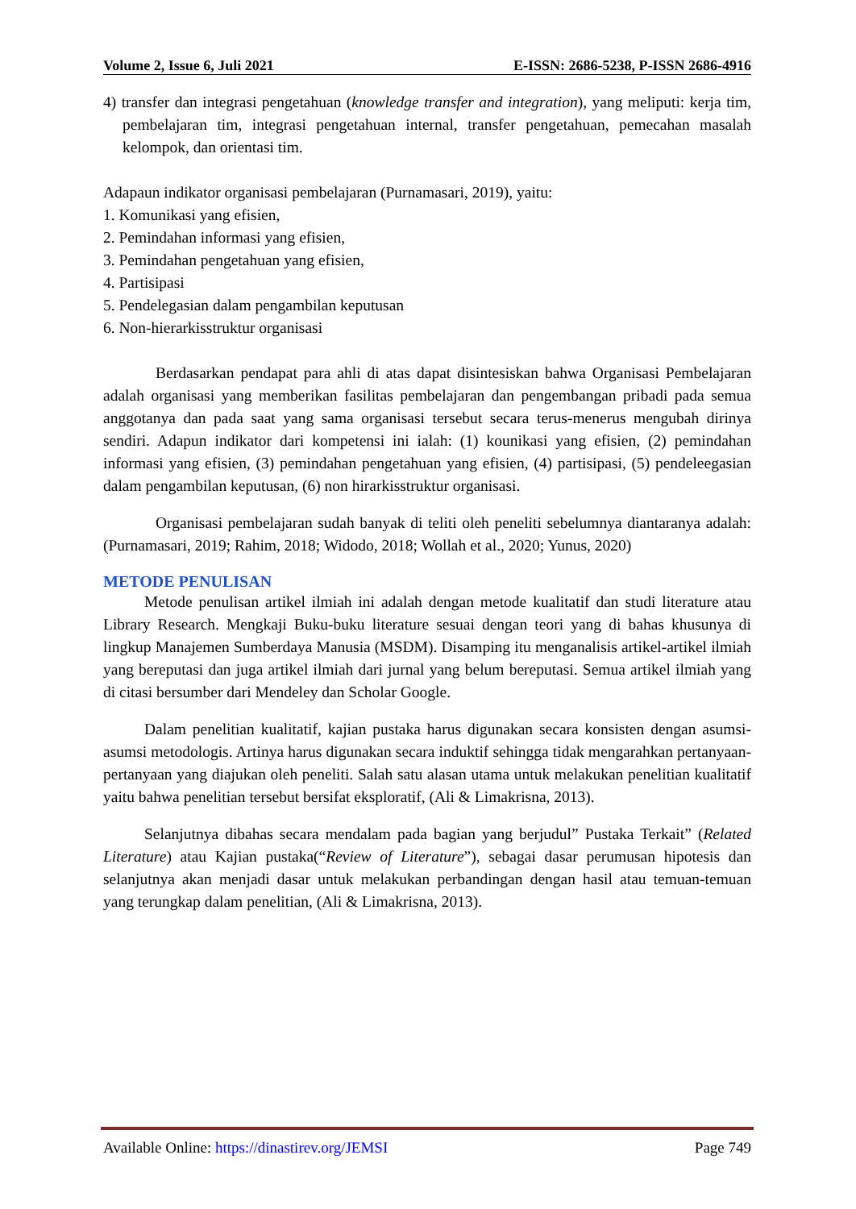Volume 2, Issue 6, Juli 2021 E-ISSN: 2686-5238, P-ISSN 2686-4916
4) transfer dan integrasi pengetahuan (knowledge transfer and integration), yang meliputi: kerja tim, pembelajaran tim, integrasi pengetahuan internal, transfer pengetahuan, pemecahan masalah kelompok, dan orientasi tim.
Adapaun indikator organisasi pembelajaran (Purnamasari, 2019), yaitu:
1. Komunikasi yang efisien,
2. Pemindahan informasi yang efisien,
3. Pemindahan pengetahuan yang efisien,
4. Partisipasi
5. Pendelegasian dalam pengambilan keputusan
6. Non-hierarkisstruktur organisasi
Berdasarkan pendapat para ahli di atas dapat disintesiskan bahwa Organisasi Pembelajaran adalah organisasi yang memberikan fasilitas pembelajaran dan pengembangan pribadi pada semua anggotanya dan pada saat yang sama organisasi tersebut secara terus-menerus mengubah dirinya sendiri. Adapun indikator dari kompetensi ini ialah: (1) kounikasi yang efisien, (2) pemindahan informasi yang efisien, (3) pemindahan pengetahuan yang efisien, (4) partisipasi, (5) pendeleegasian dalam pengambilan keputusan, (6) non hirarkisstruktur organisasi.
Organisasi pembelajaran sudah banyak di teliti oleh peneliti sebelumnya diantaranya adalah: (Purnamasari, 2019; Rahim, 2018; Widodo, 2018; Wollah et al., 2020; Yunus, 2020)
METODE PENULISAN
Metode penulisan artikel ilmiah ini adalah dengan metode kualitatif dan studi literature atau Library Research. Mengkaji Buku-buku literature sesuai dengan teori yang di bahas khusunya di lingkup Manajemen Sumberdaya Manusia (MSDM). Disamping itu menganalisis artikel-artikel ilmiah yang bereputasi dan juga artikel ilmiah dari jurnal yang belum bereputasi. Semua artikel ilmiah yang di citasi bersumber dari Mendeley dan Scholar Google.
Dalam penelitian kualitatif, kajian pustaka harus digunakan secara konsisten dengan asumsi-asumsi metodologis. Artinya harus digunakan secara induktif sehingga tidak mengarahkan pertanyaan-pertanyaan yang diajukan oleh peneliti. Salah satu alasan utama untuk melakukan penelitian kualitatif yaitu bahwa penelitian tersebut bersifat eksploratif, (Ali & Limakrisna, 2013).
Selanjutnya dibahas secara mendalam pada bagian yang berjudul” Pustaka Terkait” (Related Literature) atau Kajian pustaka(“Review of Literature”), sebagai dasar perumusan hipotesis dan selanjutnya akan menjadi dasar untuk melakukan perbandingan dengan hasil atau temuan-temuan yang terungkap dalam penelitian, (Ali & Limakrisna, 2013).
Available Online: https://dinastirev.org/JEMSI Page 749